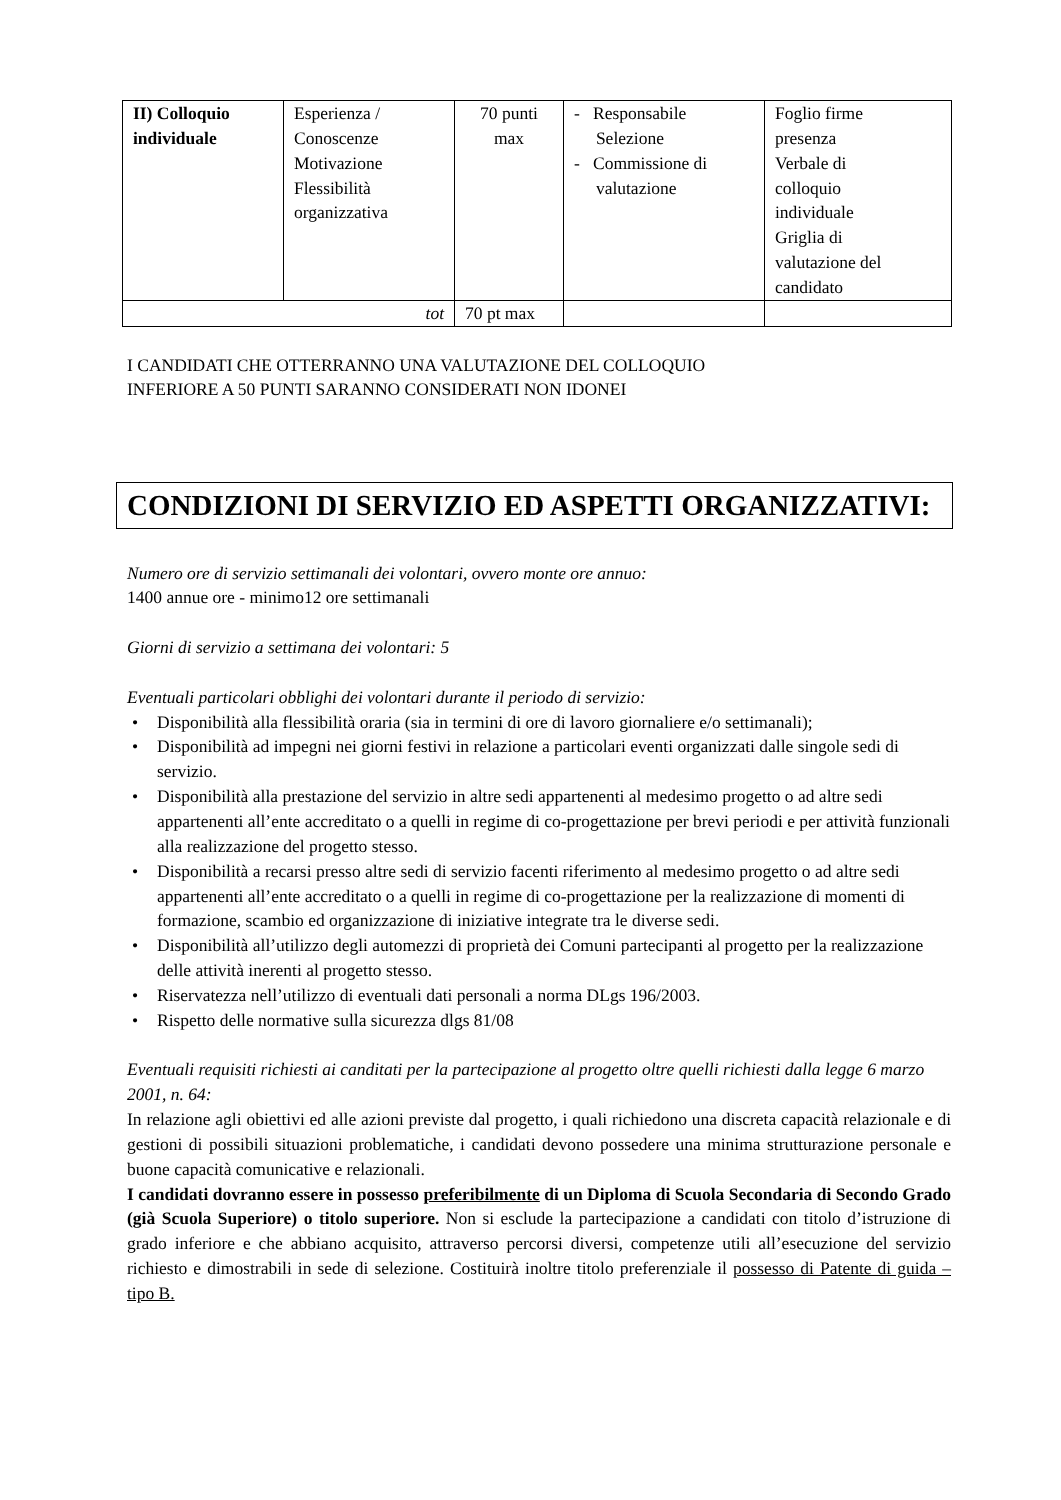| II) Colloquio individuale | Esperienza / Conoscenze Motivazione Flessibilità organizzativa | 70 punti max | - Responsabile Selezione - Commissione di valutazione | Foglio firme presenza Verbale di colloquio individuale Griglia di valutazione del candidato |
| tot | | 70 pt max | | |
I CANDIDATI CHE OTTERRANNO UNA VALUTAZIONE DEL COLLOQUIO
INFERIORE A 50 PUNTI SARANNO CONSIDERATI NON IDONEI
CONDIZIONI DI SERVIZIO ED ASPETTI ORGANIZZATIVI:
Numero ore di servizio settimanali dei volontari, ovvero monte ore annuo:
1400 annue ore - minimo12 ore settimanali
Giorni di servizio a settimana dei volontari: 5
Eventuali particolari obblighi dei volontari durante il periodo di servizio:
• Disponibilità alla flessibilità oraria (sia in termini di ore di lavoro giornaliere e/o settimanali);
• Disponibilità ad impegni nei giorni festivi in relazione a particolari eventi organizzati dalle singole sedi di servizio.
• Disponibilità alla prestazione del servizio in altre sedi appartenenti al medesimo progetto o ad altre sedi appartenenti all’ente accreditato o a quelli in regime di co-progettazione per brevi periodi e per attività funzionali alla realizzazione del progetto stesso.
• Disponibilità a recarsi presso altre sedi di servizio facenti riferimento al medesimo progetto o ad altre sedi appartenenti all’ente accreditato o a quelli in regime di co-progettazione per la realizzazione di momenti di formazione, scambio ed organizzazione di iniziative integrate tra le diverse sedi.
• Disponibilità all’utilizzo degli automezzi di proprietà dei Comuni partecipanti al progetto per la realizzazione delle attività inerenti al progetto stesso.
• Riservatezza nell’utilizzo di eventuali dati personali a norma DLgs 196/2003.
• Rispetto delle normative sulla sicurezza dlgs 81/08
Eventuali requisiti richiesti ai canditati per la partecipazione al progetto oltre quelli richiesti dalla legge 6 marzo 2001, n. 64:
In relazione agli obiettivi ed alle azioni previste dal progetto, i quali richiedono una discreta capacità relazionale e di gestioni di possibili situazioni problematiche, i candidati devono possedere una minima strutturazione personale e buone capacità comunicative e relazionali.
I candidati dovranno essere in possesso preferibilmente di un Diploma di Scuola Secondaria di Secondo Grado (già Scuola Superiore) o titolo superiore. Non si esclude la partecipazione a candidati con titolo d’istruzione di grado inferiore e che abbiano acquisito, attraverso percorsi diversi, competenze utili all’esecuzione del servizio richiesto e dimostrabili in sede di selezione. Costituirà inoltre titolo preferenziale il possesso di Patente di guida – tipo B.